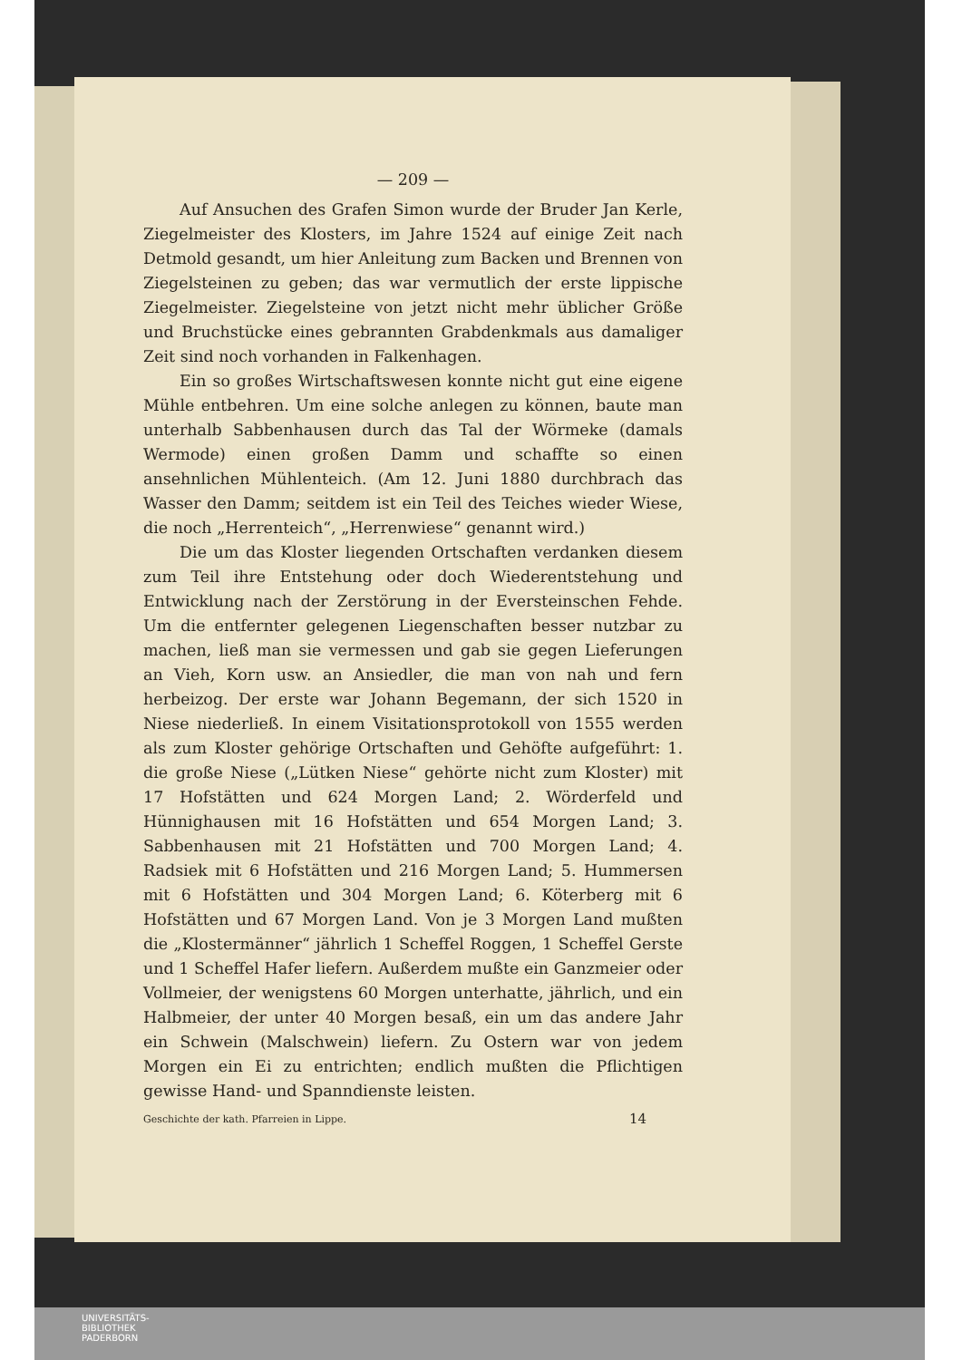— 209 —
Auf Ansuchen des Grafen Simon wurde der Bruder Jan Kerle, Ziegelmeister des Klosters, im Jahre 1524 auf einige Zeit nach Detmold gesandt, um hier Anleitung zum Backen und Brennen von Ziegelsteinen zu geben; das war vermutlich der erste lippische Ziegelmeister. Ziegelsteine von jetzt nicht mehr üblicher Größe und Bruchstücke eines gebrannten Grabdenkmals aus damaliger Zeit sind noch vorhanden in Falkenhagen.
Ein so großes Wirtschaftswesen konnte nicht gut eine eigene Mühle entbehren. Um eine solche anlegen zu können, baute man unterhalb Sabbenhausen durch das Tal der Wörmeke (damals Wermode) einen großen Damm und schaffte so einen ansehnlichen Mühlenteich. (Am 12. Juni 1880 durchbrach das Wasser den Damm; seitdem ist ein Teil des Teiches wieder Wiese, die noch „Herrenteich“, „Herrenwiese“ genannt wird.)
Die um das Kloster liegenden Ortschaften verdanken diesem zum Teil ihre Entstehung oder doch Wiederentstehung und Entwicklung nach der Zerstörung in der Eversteinschen Fehde. Um die entfernter gelegenen Liegenschaften besser nutzbar zu machen, ließ man sie vermessen und gab sie gegen Lieferungen an Vieh, Korn usw. an Ansiedler, die man von nah und fern herbeizog. Der erste war Johann Begemann, der sich 1520 in Niese niederließ. In einem Visitationsprotokoll von 1555 werden als zum Kloster gehörige Ortschaften und Gehöfte aufgeführt: 1. die große Niese („Lütken Niese“ gehörte nicht zum Kloster) mit 17 Hofstätten und 624 Morgen Land; 2. Wörderfeld und Hünnighausen mit 16 Hofstätten und 654 Morgen Land; 3. Sabbenhausen mit 21 Hofstätten und 700 Morgen Land; 4. Radsiek mit 6 Hofstätten und 216 Morgen Land; 5. Hummersen mit 6 Hofstätten und 304 Morgen Land; 6. Köterberg mit 6 Hofstätten und 67 Morgen Land. Von je 3 Morgen Land mußten die „Klostermänner“ jährlich 1 Scheffel Roggen, 1 Scheffel Gerste und 1 Scheffel Hafer liefern. Außerdem mußte ein Ganzmeier oder Vollmeier, der wenigstens 60 Morgen unterhatte, jährlich, und ein Halbmeier, der unter 40 Morgen besaß, ein um das andere Jahr ein Schwein (Malschwein) liefern. Zu Ostern war von jedem Morgen ein Ei zu entrichten; endlich mußten die Pflichtigen gewisse Hand- und Spanndienste leisten.
Geschichte der kath. Pfarreien in Lippe. 14
UNIVERSITÄTS-
BIBLIOTHEK
PADERBORN